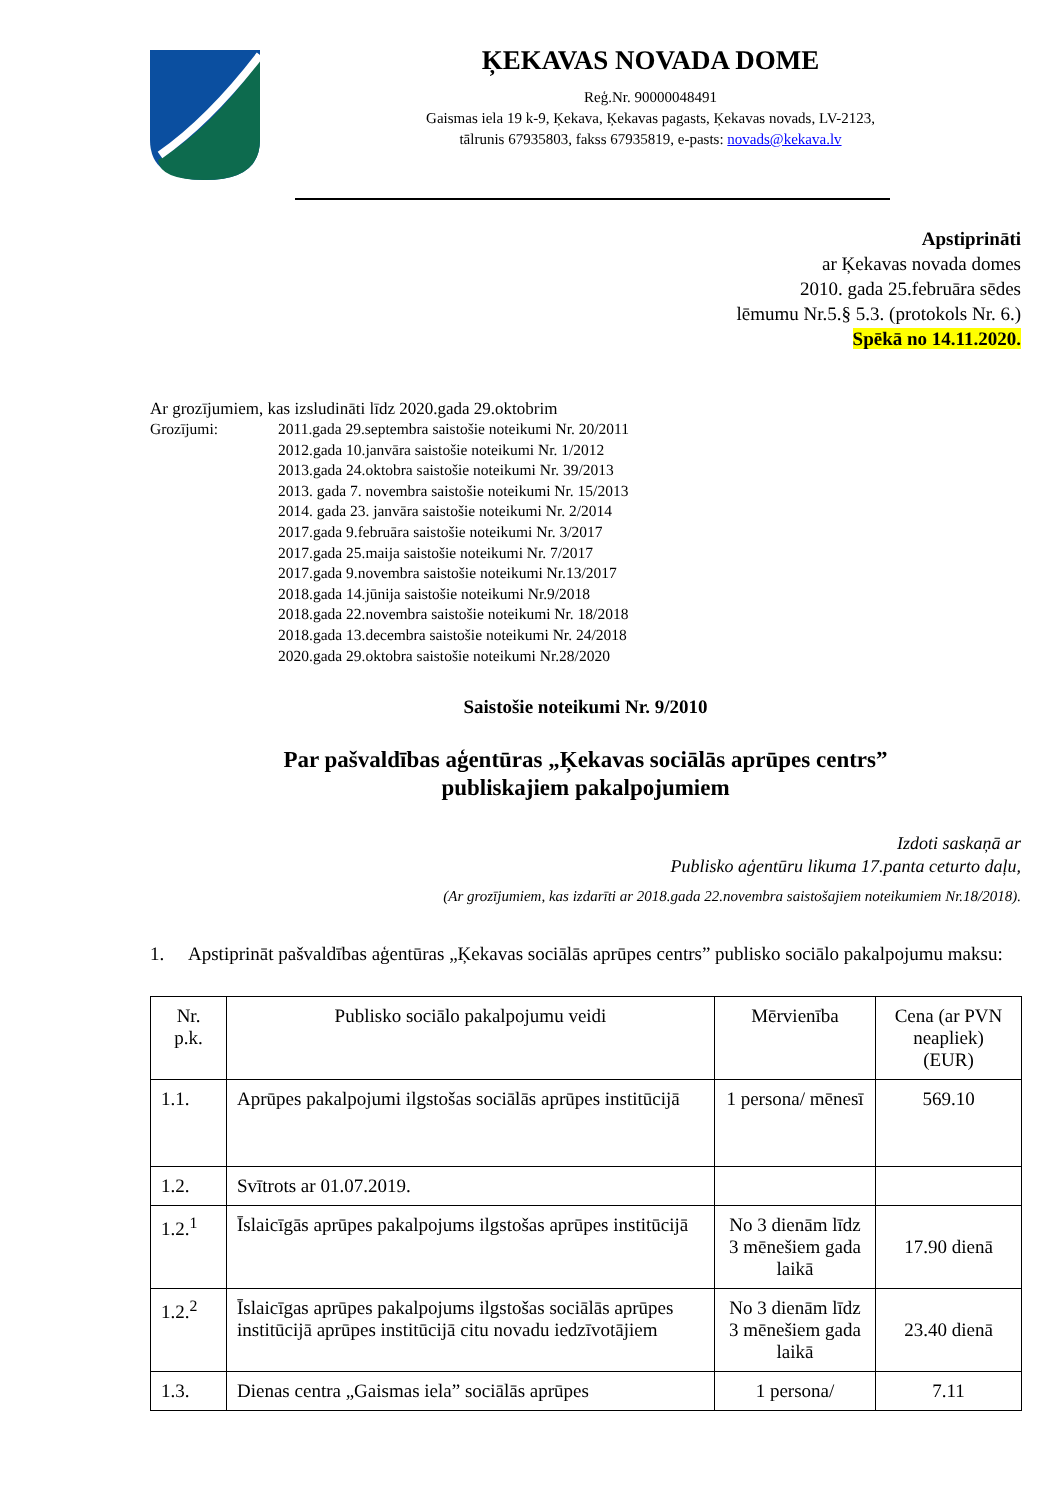ĶEKAVAS NOVADA DOME
Reģ.Nr. 90000048491
Gaismas iela 19 k-9, Ķekava, Ķekavas pagasts, Ķekavas novads, LV-2123,
tālrunis 67935803, fakss 67935819, e-pasts: novads@kekava.lv
Apstiprināti
ar Ķekavas novada domes
2010. gada 25.februāra sēdes
lēmumu Nr.5.§ 5.3. (protokols Nr. 6.)
Spēkā no 14.11.2020.
Ar grozījumiem, kas izsludināti līdz 2020.gada 29.oktobrim
Grozījumi: 2011.gada 29.septembra saistošie noteikumi Nr. 20/2011
2012.gada 10.janvāra saistošie noteikumi Nr. 1/2012
2013.gada 24.oktobra saistošie noteikumi Nr. 39/2013
2013. gada 7. novembra saistošie noteikumi Nr. 15/2013
2014. gada 23. janvāra saistošie noteikumi Nr. 2/2014
2017.gada 9.februāra saistošie noteikumi Nr. 3/2017
2017.gada 25.maija saistošie noteikumi Nr. 7/2017
2017.gada 9.novembra saistošie noteikumi Nr.13/2017
2018.gada 14.jūnija saistošie noteikumi Nr.9/2018
2018.gada 22.novembra saistošie noteikumi Nr. 18/2018
2018.gada 13.decembra saistošie noteikumi Nr. 24/2018
2020.gada 29.oktobra saistošie noteikumi Nr.28/2020
Saistošie noteikumi Nr. 9/2010
Par pašvaldības aģentūras „Ķekavas sociālās aprūpes centrs”
publiskajiem pakalpojumiem
Izdoti saskaņā ar
Publisko aģentūru likuma 17.panta ceturto daļu,
(Ar grozījumiem, kas izdarīti ar 2018.gada 22.novembra saistošajiem noteikumiem Nr.18/2018).
1. Apstiprināt pašvaldības aģentūras „Ķekavas sociālās aprūpes centrs” publisko sociālo pakalpojumu maksu:
| Nr. p.k. | Publisko sociālo pakalpojumu veidi | Mērvienība | Cena (ar PVN neapliek) (EUR) |
| --- | --- | --- | --- |
| 1.1. | Aprūpes pakalpojumi ilgstošas sociālās aprūpes institūcijā | 1 persona/ mēnesī | 569.10 |
| 1.2. | Svītrots ar 01.07.2019. | | |
| 1.2.<sup>1</sup> | Īslaicīgās aprūpes pakalpojums ilgstošas aprūpes institūcijā | No 3 dienām līdz 3 mēnešiem gada laikā | 17.90 dienā |
| 1.2.<sup>2</sup> | Īslaicīgas aprūpes pakalpojums ilgstošas sociālās aprūpes institūcijā aprūpes institūcijā citu novadu iedzīvotājiem | No 3 dienām līdz 3 mēnešiem gada laikā | 23.40 dienā |
| 1.3. | Dienas centra „Gaismas iela” sociālās aprūpes | 1 persona/ | 7.11 |